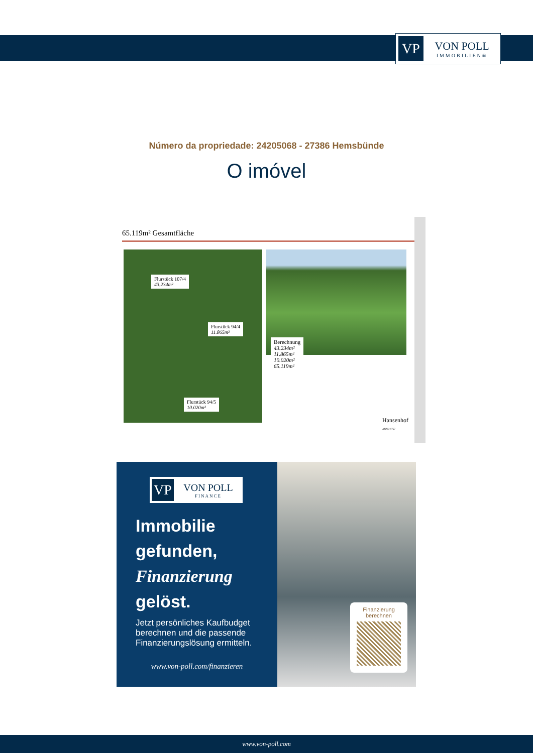VP
VON POLL
IMMOBILIEN®
Número da propriedade: 24205068 - 27386 Hemsbünde
O imóvel
65.119m² Gesamtfläche
Flurstück 107/4
43.234m²
Flurstück 94/4
11.865m²
Flurstück 94/5
10.020m²
Berechnung
43.234m²
11.865m²
10.020m²
65.119m²
Hansenhof
ANNO 1767
VP
VON POLL
FINANCE
Immobilie gefunden, Finanzierung gelöst.
Jetzt persönliches Kaufbudget berechnen und die passende Finanzierungslösung ermitteln.
www.von-poll.com/finanzieren
Finanzierung berechnen
www.von-poll.com